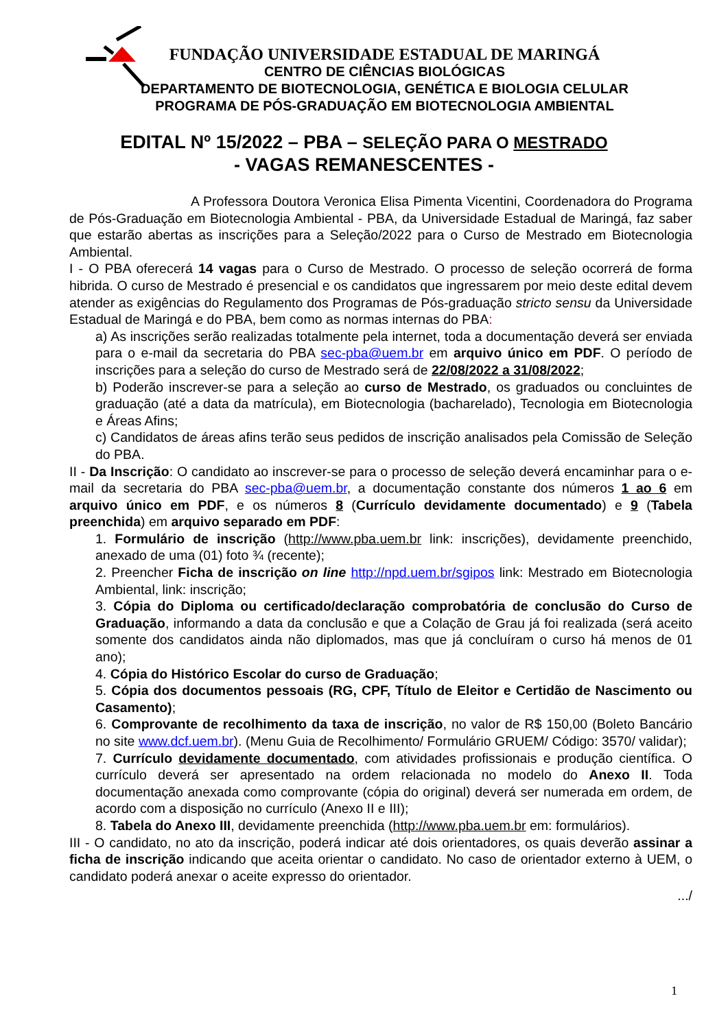FUNDAÇÃO UNIVERSIDADE ESTADUAL DE MARINGÁ
CENTRO DE CIÊNCIAS BIOLÓGICAS
DEPARTAMENTO DE BIOTECNOLOGIA, GENÉTICA E BIOLOGIA CELULAR
PROGRAMA DE PÓS-GRADUAÇÃO EM BIOTECNOLOGIA AMBIENTAL
EDITAL Nº 15/2022 – PBA – SELEÇÃO PARA O MESTRADO
- VAGAS REMANESCENTES -
A Professora Doutora Veronica Elisa Pimenta Vicentini, Coordenadora do Programa de Pós-Graduação em Biotecnologia Ambiental - PBA, da Universidade Estadual de Maringá, faz saber que estarão abertas as inscrições para a Seleção/2022 para o Curso de Mestrado em Biotecnologia Ambiental.
I - O PBA oferecerá 14 vagas para o Curso de Mestrado. O processo de seleção ocorrerá de forma hibrida. O curso de Mestrado é presencial e os candidatos que ingressarem por meio deste edital devem atender as exigências do Regulamento dos Programas de Pós-graduação stricto sensu da Universidade Estadual de Maringá e do PBA, bem como as normas internas do PBA:
a) As inscrições serão realizadas totalmente pela internet, toda a documentação deverá ser enviada para o e-mail da secretaria do PBA sec-pba@uem.br em arquivo único em PDF. O período de inscrições para a seleção do curso de Mestrado será de 22/08/2022 a 31/08/2022;
b) Poderão inscrever-se para a seleção ao curso de Mestrado, os graduados ou concluintes de graduação (até a data da matrícula), em Biotecnologia (bacharelado), Tecnologia em Biotecnologia e Áreas Afins;
c) Candidatos de áreas afins terão seus pedidos de inscrição analisados pela Comissão de Seleção do PBA.
II - Da Inscrição: O candidato ao inscrever-se para o processo de seleção deverá encaminhar para o e-mail da secretaria do PBA sec-pba@uem.br, a documentação constante dos números 1 ao 6 em arquivo único em PDF, e os números 8 (Currículo devidamente documentado) e 9 (Tabela preenchida) em arquivo separado em PDF:
1. Formulário de inscrição (http://www.pba.uem.br link: inscrições), devidamente preenchido, anexado de uma (01) foto ¾ (recente);
2. Preencher Ficha de inscrição on line http://npd.uem.br/sgipos link: Mestrado em Biotecnologia Ambiental, link: inscrição;
3. Cópia do Diploma ou certificado/declaração comprobatória de conclusão do Curso de Graduação, informando a data da conclusão e que a Colação de Grau já foi realizada (será aceito somente dos candidatos ainda não diplomados, mas que já concluíram o curso há menos de 01 ano);
4. Cópia do Histórico Escolar do curso de Graduação;
5. Cópia dos documentos pessoais (RG, CPF, Título de Eleitor e Certidão de Nascimento ou Casamento);
6. Comprovante de recolhimento da taxa de inscrição, no valor de R$ 150,00 (Boleto Bancário no site www.dcf.uem.br). (Menu Guia de Recolhimento/ Formulário GRUEM/ Código: 3570/ validar);
7. Currículo devidamente documentado, com atividades profissionais e produção científica. O currículo deverá ser apresentado na ordem relacionada no modelo do Anexo II. Toda documentação anexada como comprovante (cópia do original) deverá ser numerada em ordem, de acordo com a disposição no currículo (Anexo II e III);
8. Tabela do Anexo III, devidamente preenchida (http://www.pba.uem.br em: formulários).
III - O candidato, no ato da inscrição, poderá indicar até dois orientadores, os quais deverão assinar a ficha de inscrição indicando que aceita orientar o candidato. No caso de orientador externo à UEM, o candidato poderá anexar o aceite expresso do orientador.
.../
1